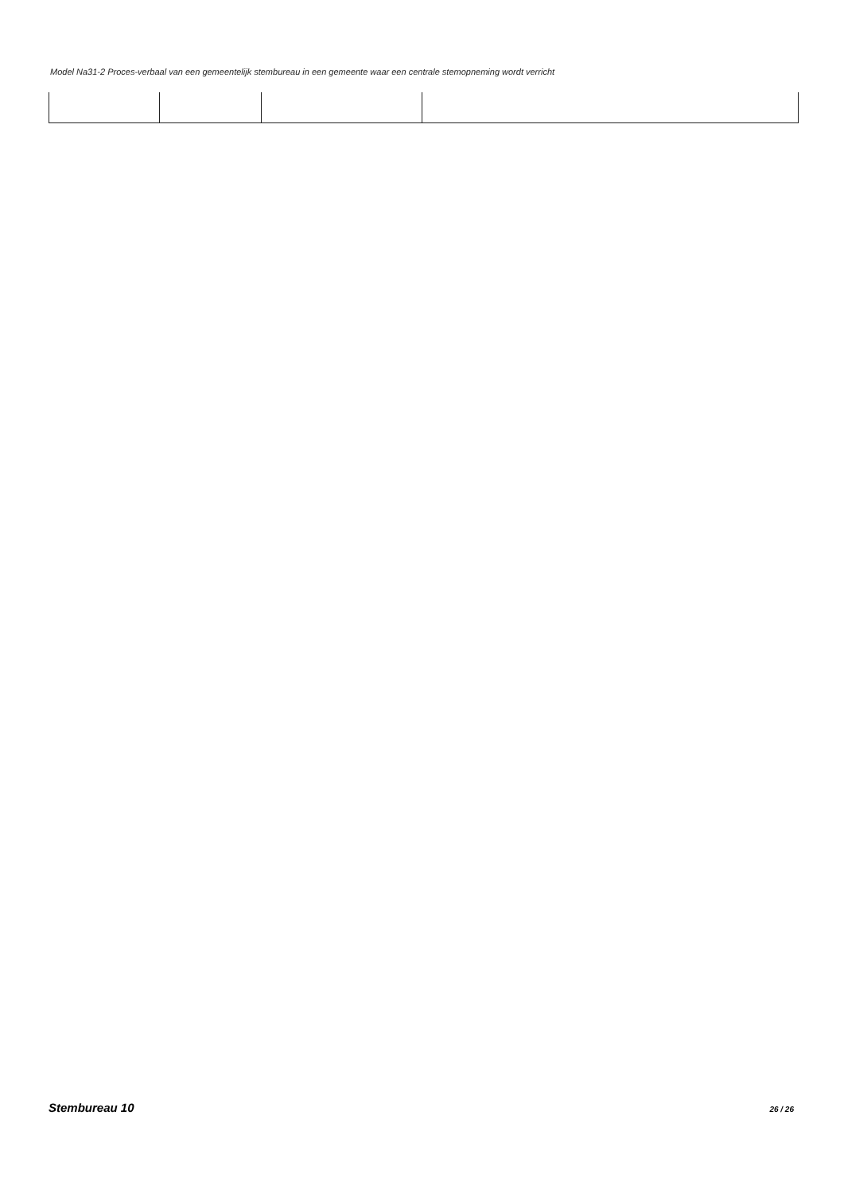Model Na31-2 Proces-verbaal van een gemeentelijk stembureau in een gemeente waar een centrale stemopneming wordt verricht
Stembureau 10 26 / 26